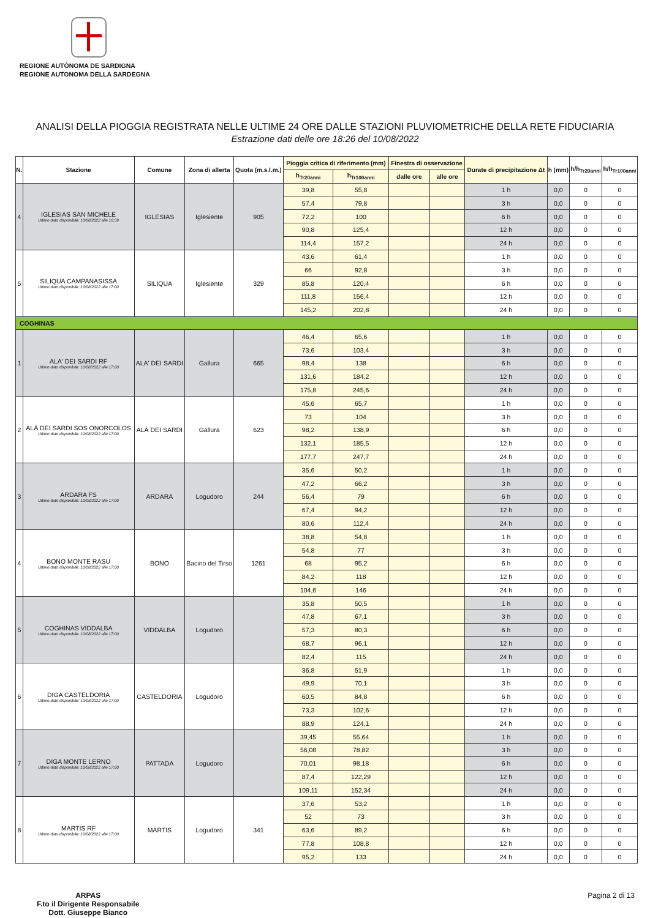REGIONE AUTÒNOMA DE SARDIGNA
REGIONE AUTONOMA DELLA SARDEGNA
ANALISI DELLA PIOGGIA REGISTRATA NELLE ULTIME 24 ORE DALLE STAZIONI PLUVIOMETRICHE DELLA RETE FIDUCIARIA
Estrazione dati delle ore 18:26 del 10/08/2022
| N. | Stazione | Comune | Zona di allerta | Quota (m.s.l.m.) | Pioggia critica di riferimento (mm) | | Finestra di osservazione | | Durate di precipitazione Δt | h (mm) | h/h<sub>Tr20anni</sub> | h/h<sub>Tr100anni</sub> |
| --- | --- | --- | --- | --- | --- | --- | --- | --- | --- | --- | --- | --- |
| | | | | | h<sub>Tr20anni</sub> | h<sub>Tr100anni</sub> | dalle ore | alle ore | | | | |
| 4 | IGLESIAS SAN MICHELE Ultimo dato disponibile: 10/08/2022 alle 16:59 | IGLESIAS | Iglesiente | 905 | 39,8 | 55,8 | | | 1 h | 0,0 | 0 | 0 |
| | | | | | 57,4 | 79,8 | | | 3 h | 0,0 | 0 | 0 |
| | | | | | 72,2 | 100 | | | 6 h | 0,0 | 0 | 0 |
| | | | | | 90,8 | 125,4 | | | 12 h | 0,0 | 0 | 0 |
| | | | | | 114,4 | 157,2 | | | 24 h | 0,0 | 0 | 0 |
| 5 | SILIQUA CAMPANASISSA Ultimo dato disponibile: 10/08/2022 alle 17:00 | SILIQUA | Iglesiente | 329 | 43,6 | 61,4 | | | 1 h | 0,0 | 0 | 0 |
| | | | | | 66 | 92,8 | | | 3 h | 0,0 | 0 | 0 |
| | | | | | 85,8 | 120,4 | | | 6 h | 0,0 | 0 | 0 |
| | | | | | 111,8 | 156,4 | | | 12 h | 0,0 | 0 | 0 |
| | | | | | 145,2 | 202,8 | | | 24 h | 0,0 | 0 | 0 |
| COGHINAS | | | | | | | | | | | | |
| 1 | ALA' DEI SARDI RF Ultimo dato disponibile: 10/08/2022 alle 17:00 | ALA' DEI SARDI | Gallura | 665 | 46,4 | 65,6 | | | 1 h | 0,0 | 0 | 0 |
| | | | | | 73,6 | 103,4 | | | 3 h | 0,0 | 0 | 0 |
| | | | | | 98,4 | 138 | | | 6 h | 0,0 | 0 | 0 |
| | | | | | 131,6 | 184,2 | | | 12 h | 0,0 | 0 | 0 |
| | | | | | 175,8 | 245,6 | | | 24 h | 0,0 | 0 | 0 |
| 2 | ALÀ DEI SARDI SOS ONORCOLOS Ultimo dato disponibile: 10/08/2022 alle 17:00 | ALÀ DEI SARDI | Gallura | 623 | 45,6 | 65,7 | | | 1 h | 0,0 | 0 | 0 |
| | | | | | 73 | 104 | | | 3 h | 0,0 | 0 | 0 |
| | | | | | 98,2 | 138,9 | | | 6 h | 0,0 | 0 | 0 |
| | | | | | 132,1 | 185,5 | | | 12 h | 0,0 | 0 | 0 |
| | | | | | 177,7 | 247,7 | | | 24 h | 0,0 | 0 | 0 |
| 3 | ARDARA FS Ultimo dato disponibile: 10/08/2022 alle 17:00 | ARDARA | Logudoro | 244 | 35,6 | 50,2 | | | 1 h | 0,0 | 0 | 0 |
| | | | | | 47,2 | 66,2 | | | 3 h | 0,0 | 0 | 0 |
| | | | | | 56,4 | 79 | | | 6 h | 0,0 | 0 | 0 |
| | | | | | 67,4 | 94,2 | | | 12 h | 0,0 | 0 | 0 |
| | | | | | 80,6 | 112,4 | | | 24 h | 0,0 | 0 | 0 |
| 4 | BONO MONTE RASU Ultimo dato disponibile: 10/08/2022 alle 17:00 | BONO | Bacino del Tirso | 1261 | 38,8 | 54,8 | | | 1 h | 0,0 | 0 | 0 |
| | | | | | 54,8 | 77 | | | 3 h | 0,0 | 0 | 0 |
| | | | | | 68 | 95,2 | | | 6 h | 0,0 | 0 | 0 |
| | | | | | 84,2 | 118 | | | 12 h | 0,0 | 0 | 0 |
| | | | | | 104,6 | 146 | | | 24 h | 0,0 | 0 | 0 |
| 5 | COGHINAS VIDDALBA Ultimo dato disponibile: 10/08/2022 alle 17:00 | VIDDALBA | Logudoro | | 35,8 | 50,5 | | | 1 h | 0,0 | 0 | 0 |
| | | | | | 47,8 | 67,1 | | | 3 h | 0,0 | 0 | 0 |
| | | | | | 57,3 | 80,3 | | | 6 h | 0,0 | 0 | 0 |
| | | | | | 68,7 | 96,1 | | | 12 h | 0,0 | 0 | 0 |
| | | | | | 82,4 | 115 | | | 24 h | 0,0 | 0 | 0 |
| 6 | DIGA CASTELDORIA Ultimo dato disponibile: 10/08/2022 alle 17:00 | CASTELDORIA | Logudoro | | 36,8 | 51,9 | | | 1 h | 0,0 | 0 | 0 |
| | | | | | 49,9 | 70,1 | | | 3 h | 0,0 | 0 | 0 |
| | | | | | 60,5 | 84,8 | | | 6 h | 0,0 | 0 | 0 |
| | | | | | 73,3 | 102,6 | | | 12 h | 0,0 | 0 | 0 |
| | | | | | 88,9 | 124,1 | | | 24 h | 0,0 | 0 | 0 |
| 7 | DIGA MONTE LERNO Ultimo dato disponibile: 10/08/2022 alle 17:00 | PATTADA | Logudoro | | 39,45 | 55,64 | | | 1 h | 0,0 | 0 | 0 |
| | | | | | 56,08 | 78,82 | | | 3 h | 0,0 | 0 | 0 |
| | | | | | 70,01 | 98,18 | | | 6 h | 0,0 | 0 | 0 |
| | | | | | 87,4 | 122,29 | | | 12 h | 0,0 | 0 | 0 |
| | | | | | 109,11 | 152,34 | | | 24 h | 0,0 | 0 | 0 |
| 8 | MARTIS RF Ultimo dato disponibile: 10/08/2022 alle 17:00 | MARTIS | Logudoro | 341 | 37,6 | 53,2 | | | 1 h | 0,0 | 0 | 0 |
| | | | | | 52 | 73 | | | 3 h | 0,0 | 0 | 0 |
| | | | | | 63,6 | 89,2 | | | 6 h | 0,0 | 0 | 0 |
| | | | | | 77,8 | 108,8 | | | 12 h | 0,0 | 0 | 0 |
| | | | | | 95,2 | 133 | | | 24 h | 0,0 | 0 | 0 |
ARPAS
F.to il Dirigente Responsabile
Dott. Giuseppe Bianco
Pagina 2 di 13